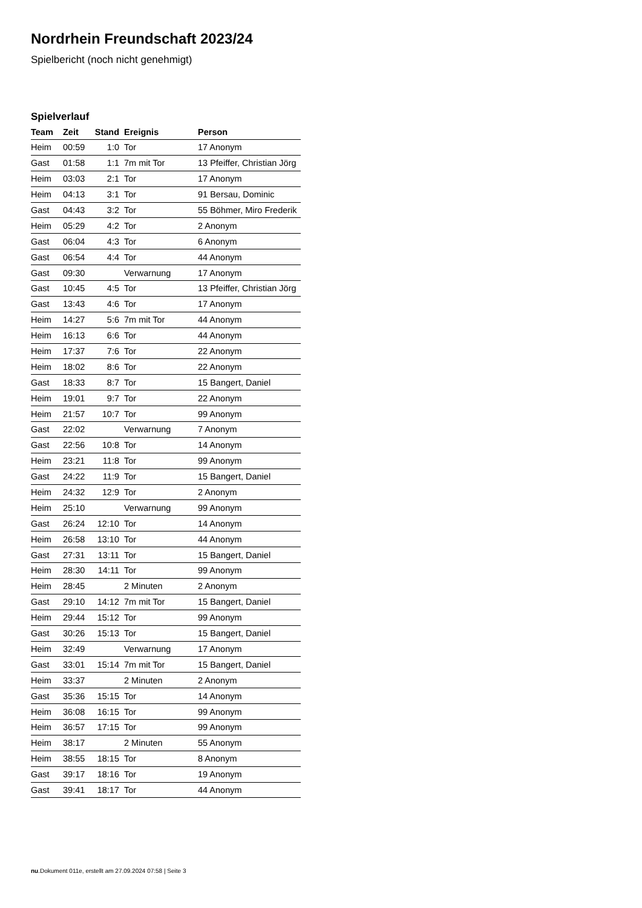Nordrhein Freundschaft 2023/24
Spielbericht (noch nicht genehmigt)
Spielverlauf
| Team | Zeit | Stand | Ereignis | Person |
| --- | --- | --- | --- | --- |
| Heim | 00:59 | 1:0 | Tor | 17 Anonym |
| Gast | 01:58 | 1:1 | 7m mit Tor | 13 Pfeiffer, Christian Jörg |
| Heim | 03:03 | 2:1 | Tor | 17 Anonym |
| Heim | 04:13 | 3:1 | Tor | 91 Bersau, Dominic |
| Gast | 04:43 | 3:2 | Tor | 55 Böhmer, Miro Frederik |
| Heim | 05:29 | 4:2 | Tor | 2 Anonym |
| Gast | 06:04 | 4:3 | Tor | 6 Anonym |
| Gast | 06:54 | 4:4 | Tor | 44 Anonym |
| Gast | 09:30 | | Verwarnung | 17 Anonym |
| Gast | 10:45 | 4:5 | Tor | 13 Pfeiffer, Christian Jörg |
| Gast | 13:43 | 4:6 | Tor | 17 Anonym |
| Heim | 14:27 | 5:6 | 7m mit Tor | 44 Anonym |
| Heim | 16:13 | 6:6 | Tor | 44 Anonym |
| Heim | 17:37 | 7:6 | Tor | 22 Anonym |
| Heim | 18:02 | 8:6 | Tor | 22 Anonym |
| Gast | 18:33 | 8:7 | Tor | 15 Bangert, Daniel |
| Heim | 19:01 | 9:7 | Tor | 22 Anonym |
| Heim | 21:57 | 10:7 | Tor | 99 Anonym |
| Gast | 22:02 | | Verwarnung | 7 Anonym |
| Gast | 22:56 | 10:8 | Tor | 14 Anonym |
| Heim | 23:21 | 11:8 | Tor | 99 Anonym |
| Gast | 24:22 | 11:9 | Tor | 15 Bangert, Daniel |
| Heim | 24:32 | 12:9 | Tor | 2 Anonym |
| Heim | 25:10 | | Verwarnung | 99 Anonym |
| Gast | 26:24 | 12:10 | Tor | 14 Anonym |
| Heim | 26:58 | 13:10 | Tor | 44 Anonym |
| Gast | 27:31 | 13:11 | Tor | 15 Bangert, Daniel |
| Heim | 28:30 | 14:11 | Tor | 99 Anonym |
| Heim | 28:45 | | 2 Minuten | 2 Anonym |
| Gast | 29:10 | 14:12 | 7m mit Tor | 15 Bangert, Daniel |
| Heim | 29:44 | 15:12 | Tor | 99 Anonym |
| Gast | 30:26 | 15:13 | Tor | 15 Bangert, Daniel |
| Heim | 32:49 | | Verwarnung | 17 Anonym |
| Gast | 33:01 | 15:14 | 7m mit Tor | 15 Bangert, Daniel |
| Heim | 33:37 | | 2 Minuten | 2 Anonym |
| Gast | 35:36 | 15:15 | Tor | 14 Anonym |
| Heim | 36:08 | 16:15 | Tor | 99 Anonym |
| Heim | 36:57 | 17:15 | Tor | 99 Anonym |
| Heim | 38:17 | | 2 Minuten | 55 Anonym |
| Heim | 38:55 | 18:15 | Tor | 8 Anonym |
| Gast | 39:17 | 18:16 | Tor | 19 Anonym |
| Gast | 39:41 | 18:17 | Tor | 44 Anonym |
nu.Dokument 011e, erstellt am 27.09.2024 07:58 | Seite 3